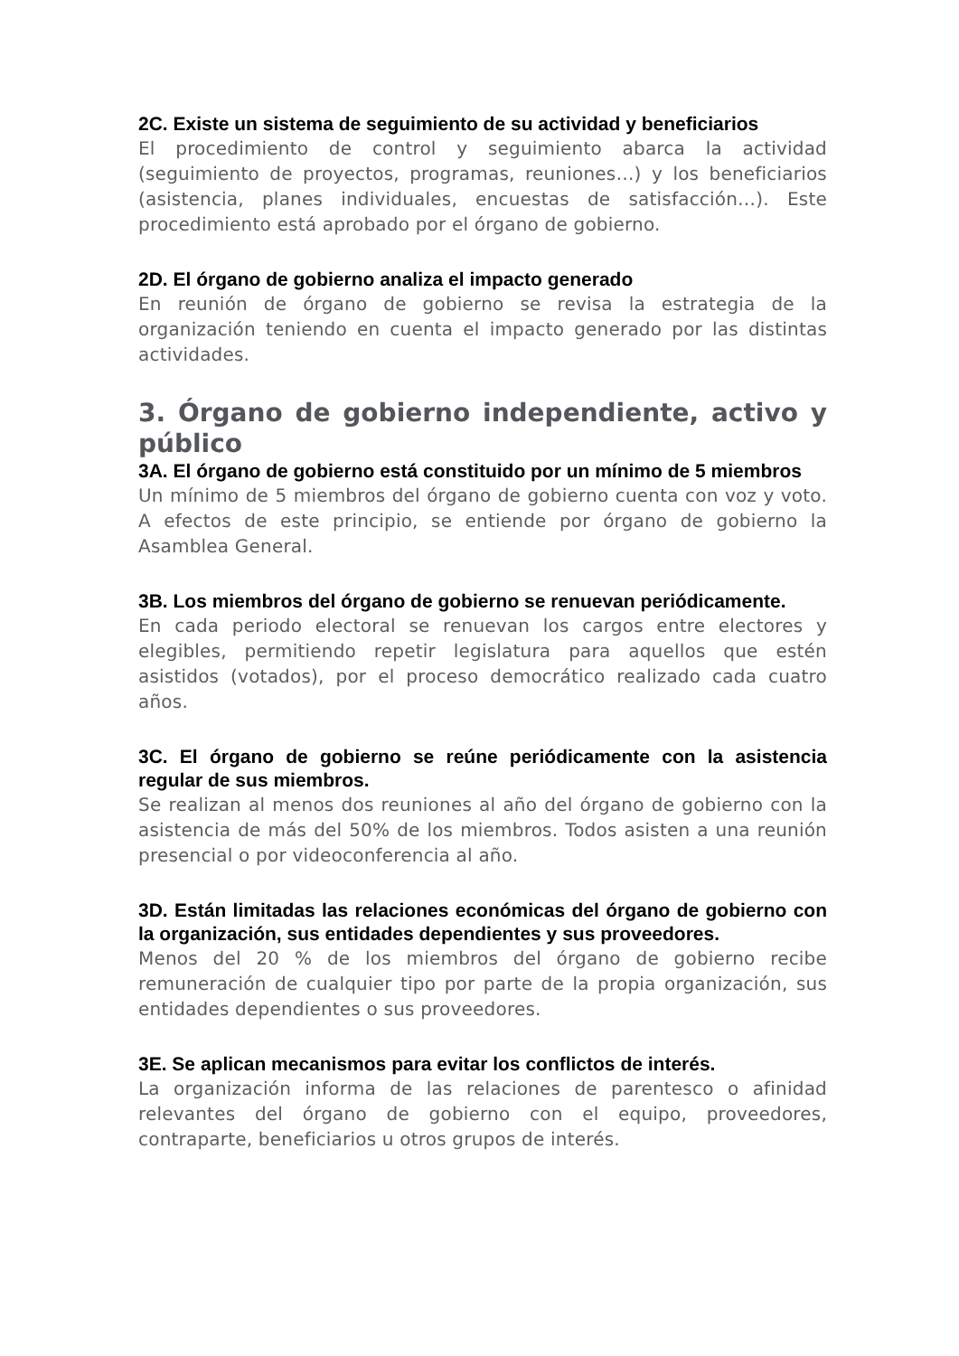2C. Existe un sistema de seguimiento de su actividad y beneficiarios
El procedimiento de control y seguimiento abarca la actividad (seguimiento de proyectos, programas, reuniones…) y los beneficiarios (asistencia, planes individuales, encuestas de satisfacción…). Este procedimiento está aprobado por el órgano de gobierno.
2D. El órgano de gobierno analiza el impacto generado
En reunión de órgano de gobierno se revisa la estrategia de la organización teniendo en cuenta el impacto generado por las distintas actividades.
3. Órgano de gobierno independiente, activo y público
3A. El órgano de gobierno está constituido por un mínimo de 5 miembros
Un mínimo de 5 miembros del órgano de gobierno cuenta con voz y voto. A efectos de este principio, se entiende por órgano de gobierno la Asamblea General.
3B. Los miembros del órgano de gobierno se renuevan periódicamente.
En cada periodo electoral se renuevan los cargos entre electores y elegibles, permitiendo repetir legislatura para aquellos que estén asistidos (votados), por el proceso democrático realizado cada cuatro años.
3C. El órgano de gobierno se reúne periódicamente con la asistencia regular de sus miembros.
Se realizan al menos dos reuniones al año del órgano de gobierno con la asistencia de más del 50% de los miembros. Todos asisten a una reunión presencial o por videoconferencia al año.
3D. Están limitadas las relaciones económicas del órgano de gobierno con la organización, sus entidades dependientes y sus proveedores.
Menos del 20 % de los miembros del órgano de gobierno recibe remuneración de cualquier tipo por parte de la propia organización, sus entidades dependientes o sus proveedores.
3E. Se aplican mecanismos para evitar los conflictos de interés.
La organización informa de las relaciones de parentesco o afinidad relevantes del órgano de gobierno con el equipo, proveedores, contraparte, beneficiarios u otros grupos de interés.